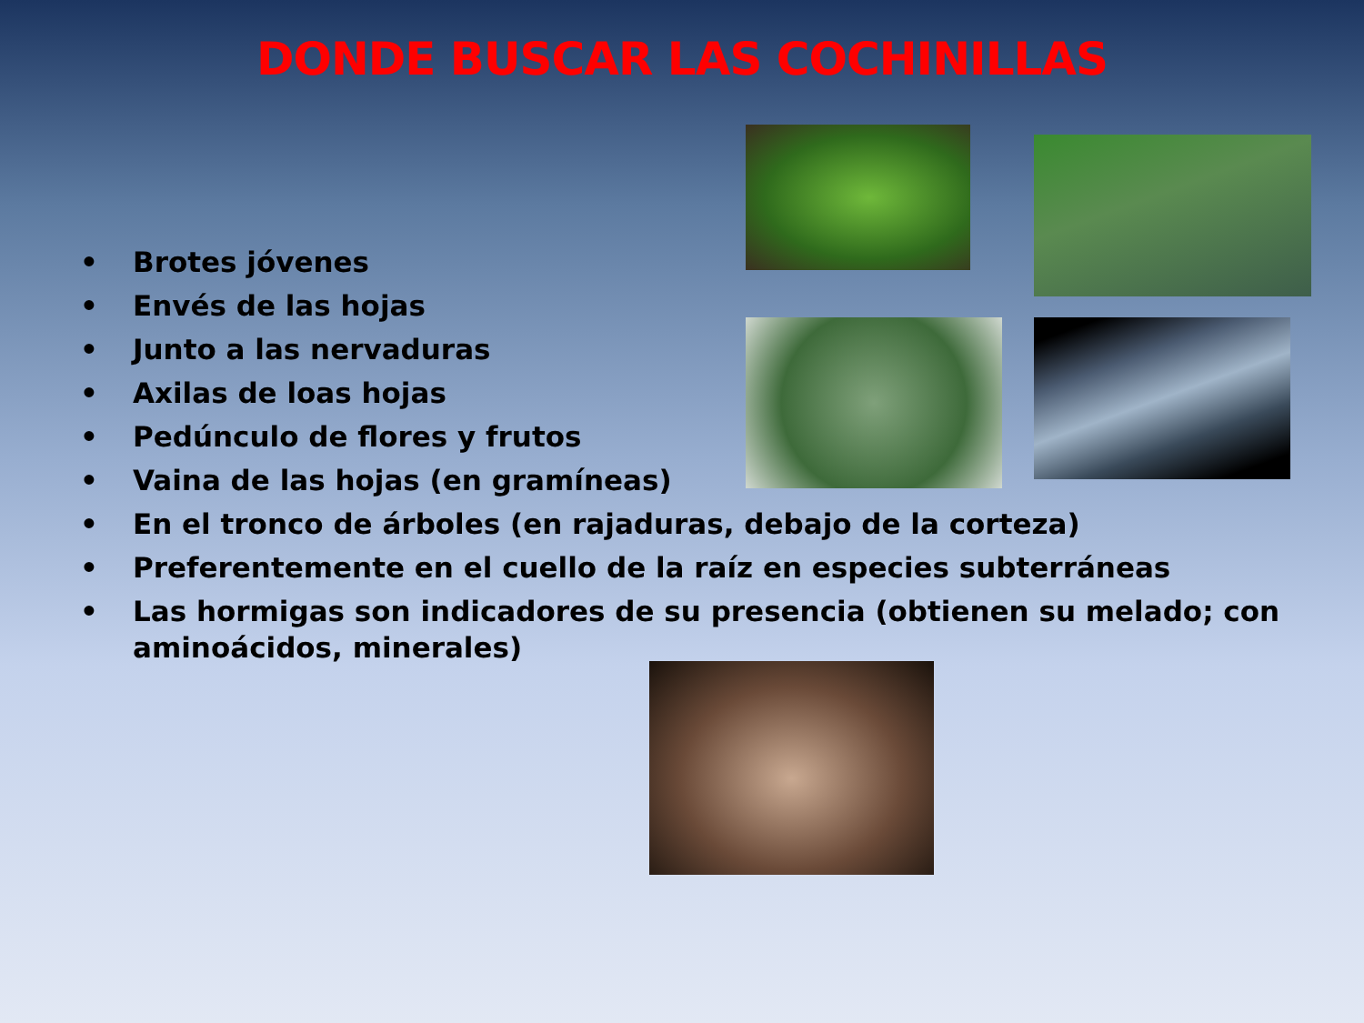DONDE BUSCAR LAS COCHINILLAS
• Brotes jóvenes
• Envés de las hojas
• Junto a las nervaduras
• Axilas de loas hojas
• Pedúnculo de flores y frutos
• Vaina de las hojas (en gramíneas)
• En el tronco de árboles (en rajaduras, debajo de la corteza)
• Preferentemente en el cuello de la raíz en especies subterráneas
• Las hormigas son indicadores de su presencia (obtienen su melado; con aminoácidos, minerales)